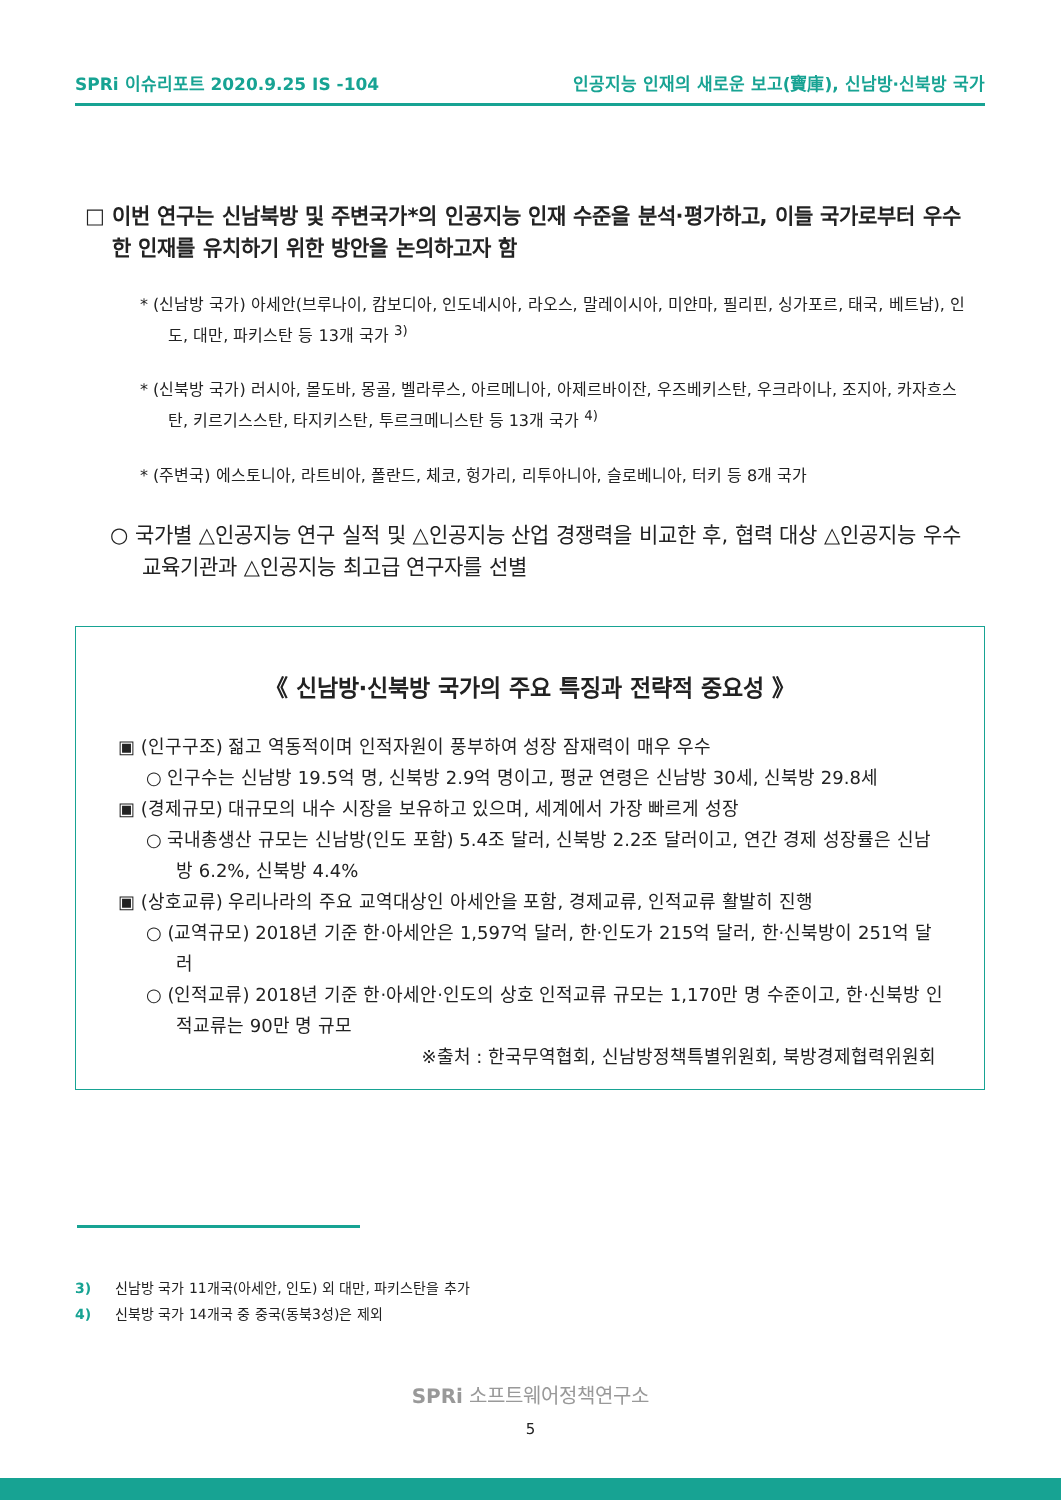SPRi 이슈리포트 2020.9.25 IS -104 인공지능 인재의 새로운 보고(寶庫), 신남방·신북방 국가
□ 이번 연구는 신남북방 및 주변국가*의 인공지능 인재 수준을 분석·평가하고, 이들 국가로부터 우수한 인재를 유치하기 위한 방안을 논의하고자 함
* (신남방 국가) 아세안(브루나이, 캄보디아, 인도네시아, 라오스, 말레이시아, 미얀마, 필리핀, 싱가포르, 태국, 베트남), 인도, 대만, 파키스탄 등 13개 국가 <sup>3)</sup>
* (신북방 국가) 러시아, 몰도바, 몽골, 벨라루스, 아르메니아, 아제르바이잔, 우즈베키스탄, 우크라이나, 조지아, 카자흐스탄, 키르기스스탄, 타지키스탄, 투르크메니스탄 등 13개 국가 <sup>4)</sup>
* (주변국) 에스토니아, 라트비아, 폴란드, 체코, 헝가리, 리투아니아, 슬로베니아, 터키 등 8개 국가
○ 국가별 △인공지능 연구 실적 및 △인공지능 산업 경쟁력을 비교한 후, 협력 대상 △인공지능 우수 교육기관과 △인공지능 최고급 연구자를 선별
《 신남방·신북방 국가의 주요 특징과 전략적 중요성 》
▣ (인구구조) 젊고 역동적이며 인적자원이 풍부하여 성장 잠재력이 매우 우수
○ 인구수는 신남방 19.5억 명, 신북방 2.9억 명이고, 평균 연령은 신남방 30세, 신북방 29.8세
▣ (경제규모) 대규모의 내수 시장을 보유하고 있으며, 세계에서 가장 빠르게 성장
○ 국내총생산 규모는 신남방(인도 포함) 5.4조 달러, 신북방 2.2조 달러이고, 연간 경제 성장률은 신남방 6.2%, 신북방 4.4%
▣ (상호교류) 우리나라의 주요 교역대상인 아세안을 포함, 경제교류, 인적교류 활발히 진행
○ (교역규모) 2018년 기준 한·아세안은 1,597억 달러, 한·인도가 215억 달러, 한·신북방이 251억 달러
○ (인적교류) 2018년 기준 한·아세안·인도의 상호 인적교류 규모는 1,170만 명 수준이고, 한·신북방 인적교류는 90만 명 규모
※출처 : 한국무역협회, 신남방정책특별위원회, 북방경제협력위원회
3) 신남방 국가 11개국(아세안, 인도) 외 대만, 파키스탄을 추가
4) 신북방 국가 14개국 중 중국(동북3성)은 제외
SPRi 소프트웨어정책연구소
5